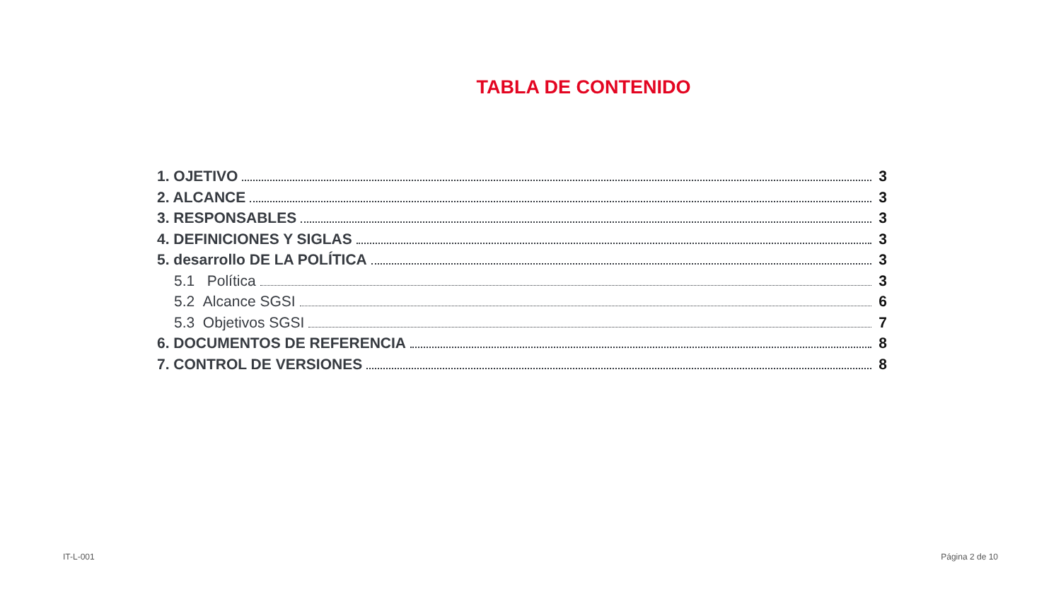TABLA DE CONTENIDO
1. OJETIVO 3
2. ALCANCE 3
3. RESPONSABLES 3
4. DEFINICIONES Y SIGLAS 3
5. desarrollo DE LA POLÍTICA 3
5.1 Política 3
5.2 Alcance SGSI 6
5.3 Objetivos SGSI 7
6. DOCUMENTOS DE REFERENCIA 8
7. CONTROL DE VERSIONES 8
IT-L-001 Página 2 de 10